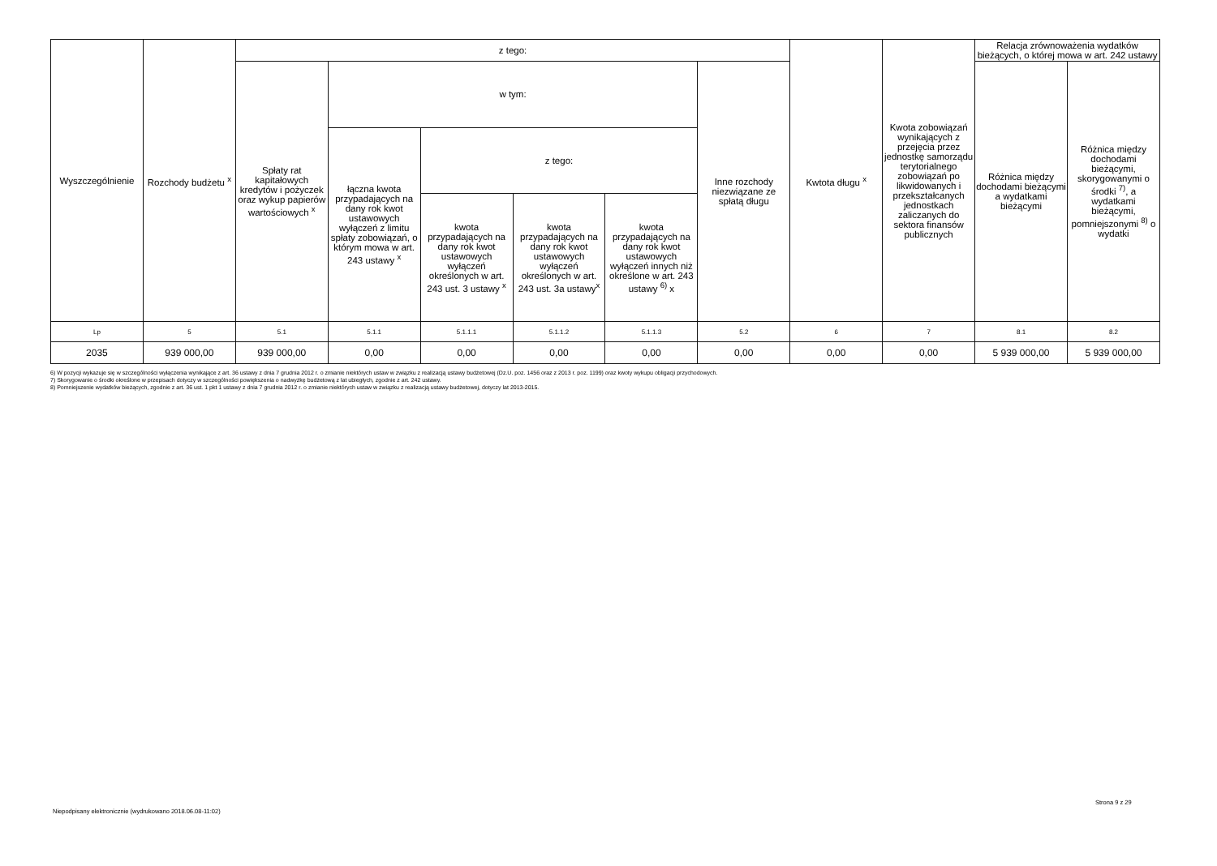| Wyszczególnienie | Rozchody budżetu <sup>x</sup> | z tego: | | | | | | Kwtota długu <sup>x</sup> | Kwota zobowiązań wynikających z przejęcia przez jednostkę samorządu terytorialnego zobowiązań po likwidowanych i przekształcanych jednostkach zaliczanych do sektora finansów publicznych | Relacja zrównoważenia wydatków bieżących, o której mowa w art. 242 ustawy | |
| --- | --- | --- | --- | --- | --- | --- | --- | --- | --- | --- | --- |
| | | Spłaty rat kapitałowych kredytów i pożyczek oraz wykup papierów wartościowych <sup>x</sup> | w tym: | | | | Inne rozchody niezwiązane ze spłatą długu | | | Różnica między dochodami bieżącymi a wydatkami bieżącymi | Różnica między dochodami bieżącymi, skorygowanymi o środki <sup>7)</sup>, a wydatkami bieżącymi, pomniejszonymi <sup>8)</sup> o wydatki |
| | | | łączna kwota przypadających na dany rok kwot ustawowych wyłączeń z limitu spłaty zobowiązań, o którym mowa w art. 243 ustawy <sup>x</sup> | z tego: | | | | | | | |
| | | | | kwota przypadających na dany rok kwot ustawowych wyłączeń określonych w art. 243 ust. 3 ustawy <sup>x</sup> | kwota przypadających na dany rok kwot ustawowych wyłączeń określonych w art. 243 ust. 3a ustawy<sup>x</sup> | kwota przypadających na dany rok kwot ustawowych wyłączeń innych niż określone w art. 243 ustawy <sup>6)</sup> x | | | | | |
| Lp | 5 | 5.1 | 5.1.1 | 5.1.1.1 | 5.1.1.2 | 5.1.1.3 | 5.2 | 6 | 7 | 8.1 | 8.2 |
| 2035 | 939 000,00 | 939 000,00 | 0,00 | 0,00 | 0,00 | 0,00 | 0,00 | 0,00 | 0,00 | 5 939 000,00 | 5 939 000,00 |
6) W pozycji wykazuje się w szczególności wyłączenia wynikające z art. 36 ustawy z dnia 7 grudnia 2012 r. o zmianie niektórych ustaw w związku z realizacją ustawy budżetowej (Dz.U. poz. 1456 oraz z 2013 r. poz. 1199) oraz kwoty wykupu obligacji przychodowych.
7) Skorygowanie o środki określone w przepisach dotyczy w szczególności powiększenia o nadwyżkę budżetową z lat ubiegłych, zgodnie z art. 242 ustawy.
8) Pomniejszenie wydatków bieżących, zgodnie z art. 36 ust. 1 pkt 1 ustawy z dnia 7 grudnia 2012 r. o zmianie niektórych ustaw w związku z realizacją ustawy budżetowej, dotyczy lat 2013-2015.
Niepodpisany elektronicznie (wydrukowano 2018.06.08-11:02)
Strona 9 z 29